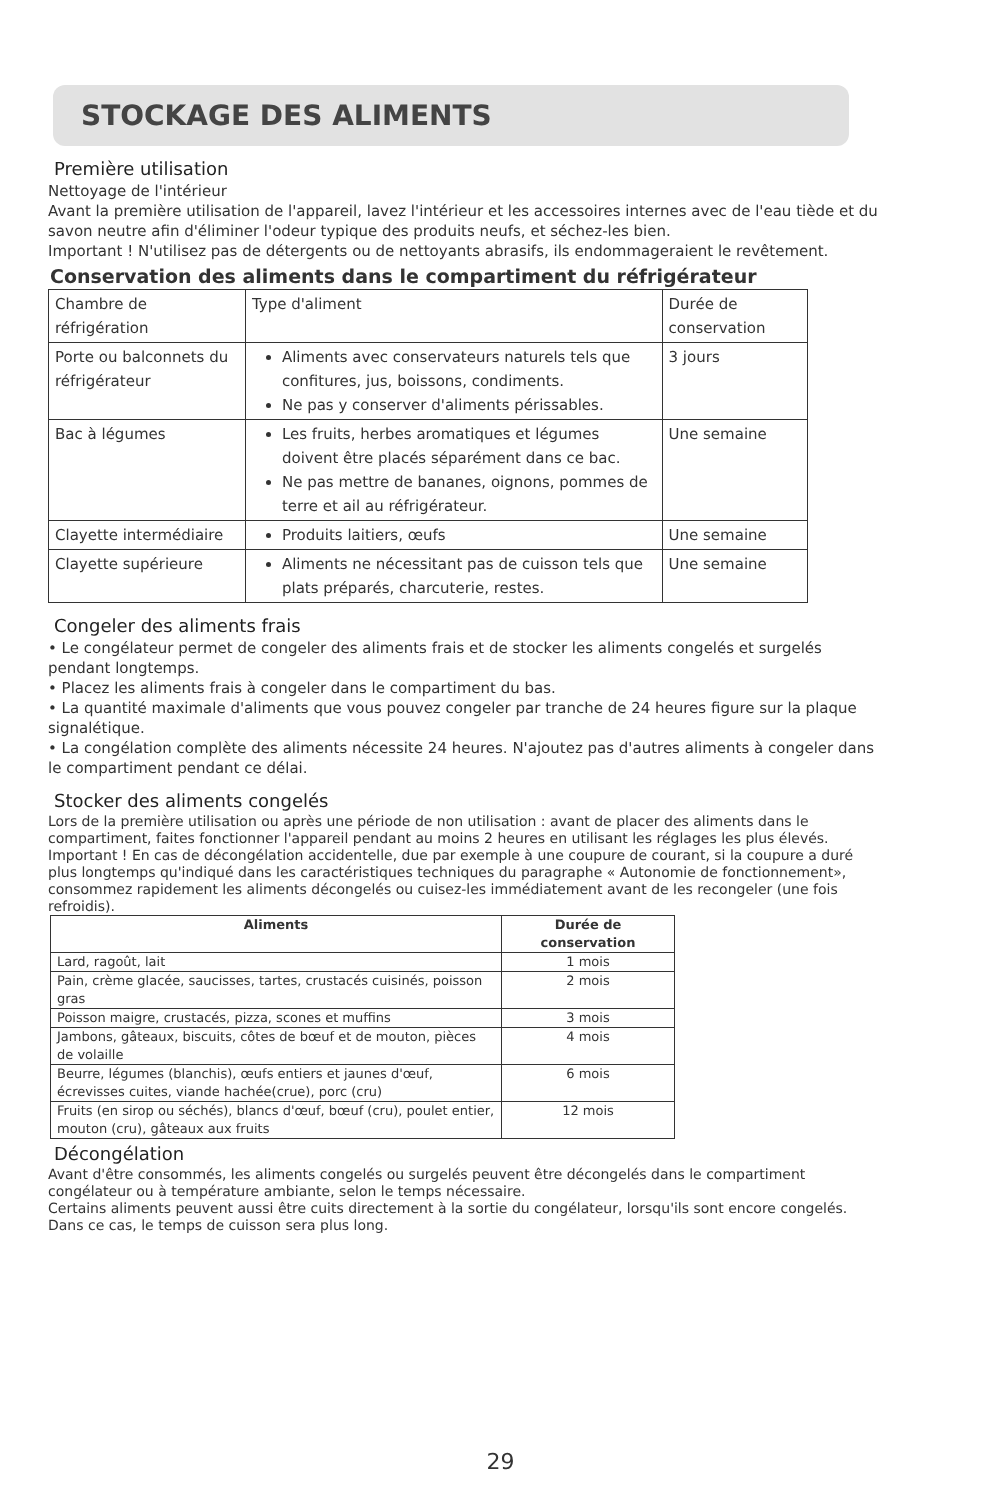STOCKAGE DES ALIMENTS
Première utilisation
Nettoyage de l'intérieur
Avant la première utilisation de l'appareil, lavez l'intérieur et les accessoires internes avec de l'eau tiède et du savon neutre afin d'éliminer l'odeur typique des produits neufs, et séchez-les bien.
Important ! N'utilisez pas de détergents ou de nettoyants abrasifs, ils endommageraient le revêtement.
Conservation des aliments dans le compartiment du réfrigérateur
| Chambre de réfrigération | Type d'aliment | Durée de conservation |
| Porte ou balconnets du réfrigérateur | Aliments avec conservateurs naturels tels que confitures, jus, boissons, condiments. Ne pas y conserver d'aliments périssables. | 3 jours |
| Bac à légumes | Les fruits, herbes aromatiques et légumes doivent être placés séparément dans ce bac. Ne pas mettre de bananes, oignons, pommes de terre et ail au réfrigérateur. | Une semaine |
| Clayette intermédiaire | Produits laitiers, œufs | Une semaine |
| Clayette supérieure | Aliments ne nécessitant pas de cuisson tels que plats préparés, charcuterie, restes. | Une semaine |
Congeler des aliments frais
• Le congélateur permet de congeler des aliments frais et de stocker les aliments congelés et surgelés pendant longtemps.
• Placez les aliments frais à congeler dans le compartiment du bas.
• La quantité maximale d'aliments que vous pouvez congeler par tranche de 24 heures figure sur la plaque signalétique.
• La congélation complète des aliments nécessite 24 heures. N'ajoutez pas d'autres aliments à congeler dans le compartiment pendant ce délai.
Stocker des aliments congelés
Lors de la première utilisation ou après une période de non utilisation : avant de placer des aliments dans le compartiment, faites fonctionner l'appareil pendant au moins 2 heures en utilisant les réglages les plus élevés.
Important ! En cas de décongélation accidentelle, due par exemple à une coupure de courant, si la coupure a duré plus longtemps qu'indiqué dans les caractéristiques techniques du paragraphe « Autonomie de fonctionnement», consommez rapidement les aliments décongelés ou cuisez-les immédiatement avant de les recongeler (une fois refroidis).
| Aliments | Durée de conservation |
| --- | --- |
| Lard, ragoût, lait | 1 mois |
| Pain, crème glacée, saucisses, tartes, crustacés cuisinés, poisson gras | 2 mois |
| Poisson maigre, crustacés, pizza, scones et muffins | 3 mois |
| Jambons, gâteaux, biscuits, côtes de bœuf et de mouton, pièces de volaille | 4 mois |
| Beurre, légumes (blanchis), œufs entiers et jaunes d'œuf, écrevisses cuites, viande hachée(crue), porc (cru) | 6 mois |
| Fruits (en sirop ou séchés), blancs d'œuf, bœuf (cru), poulet entier, mouton (cru), gâteaux aux fruits | 12 mois |
Décongélation
Avant d'être consommés, les aliments congelés ou surgelés peuvent être décongelés dans le compartiment congélateur ou à température ambiante, selon le temps nécessaire.
Certains aliments peuvent aussi être cuits directement à la sortie du congélateur, lorsqu'ils sont encore congelés. Dans ce cas, le temps de cuisson sera plus long.
29